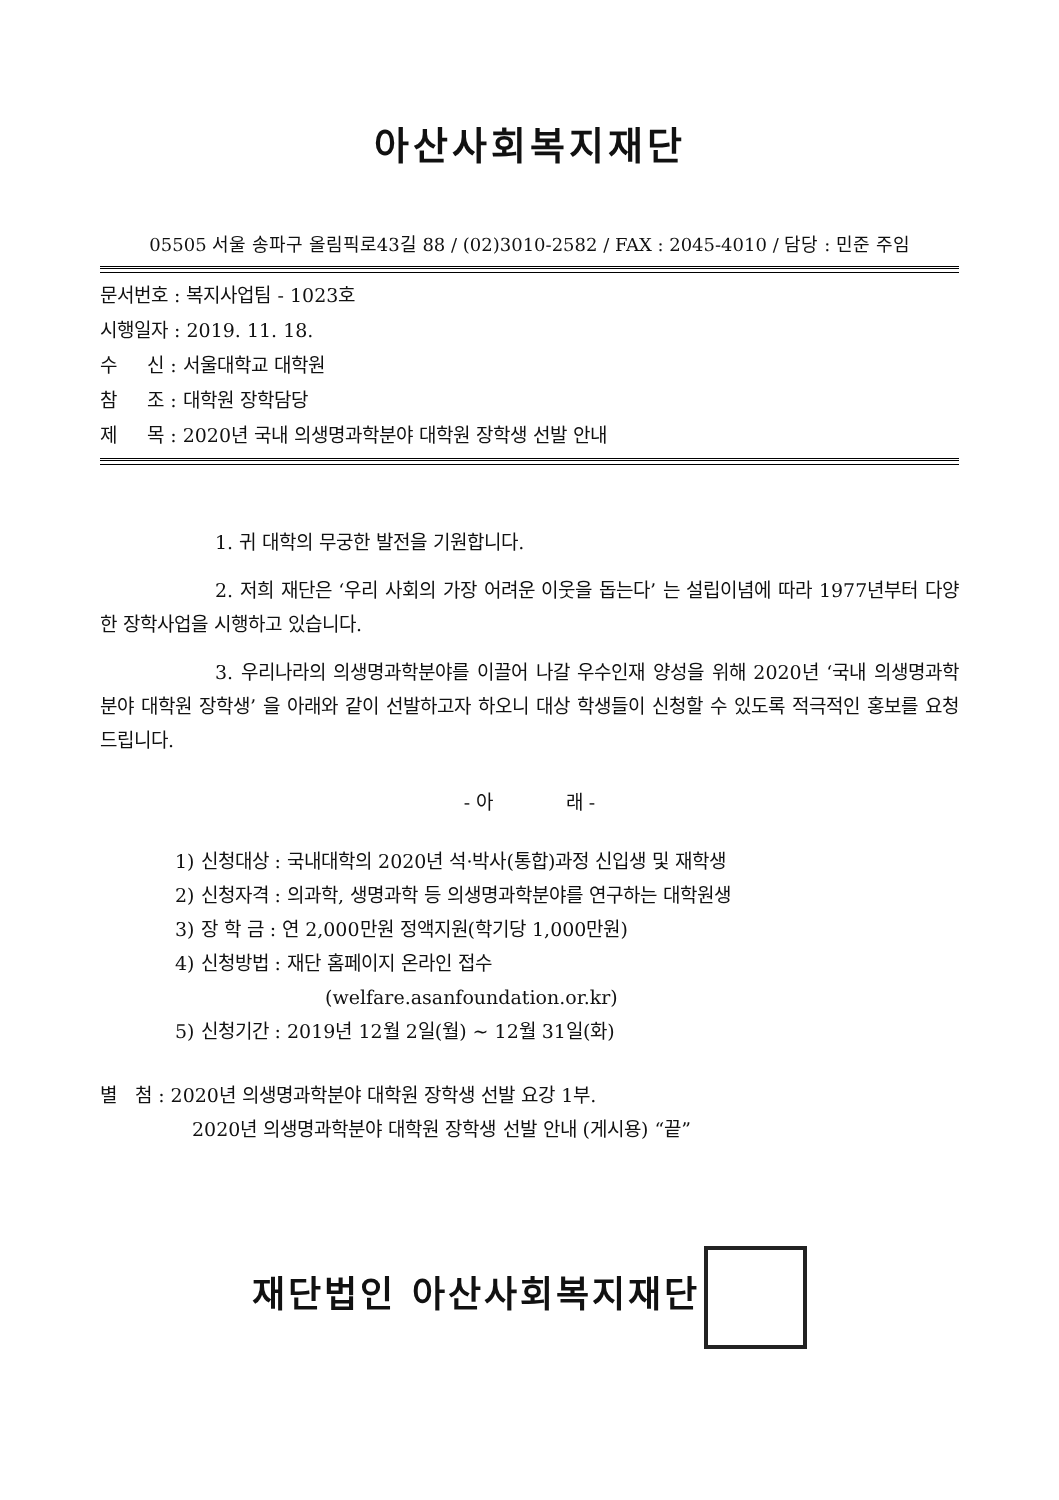아산사회복지재단
05505 서울 송파구 올림픽로43길 88 / (02)3010-2582 / FAX : 2045-4010 / 담당 : 민준 주임
문서번호 : 복지사업팀 - 1023호
시행일자 : 2019. 11. 18.
수 신 : 서울대학교 대학원
참 조 : 대학원 장학담당
제 목 : 2020년 국내 의생명과학분야 대학원 장학생 선발 안내
1. 귀 대학의 무궁한 발전을 기원합니다.
2. 저희 재단은 ‘우리 사회의 가장 어려운 이웃을 돕는다’ 는 설립이념에 따라 1977년부터 다양한 장학사업을 시행하고 있습니다.
3. 우리나라의 의생명과학분야를 이끌어 나갈 우수인재 양성을 위해 2020년 ‘국내 의생명과학분야 대학원 장학생’ 을 아래와 같이 선발하고자 하오니 대상 학생들이 신청할 수 있도록 적극적인 홍보를 요청드립니다.
- 아 래 -
1) 신청대상 : 국내대학의 2020년 석·박사(통합)과정 신입생 및 재학생
2) 신청자격 : 의과학, 생명과학 등 의생명과학분야를 연구하는 대학원생
3) 장 학 금 : 연 2,000만원 정액지원(학기당 1,000만원)
4) 신청방법 : 재단 홈페이지 온라인 접수
(welfare.asanfoundation.or.kr)
5) 신청기간 : 2019년 12월 2일(월) ~ 12월 31일(화)
별 첨 : 2020년 의생명과학분야 대학원 장학생 선발 요강 1부.
2020년 의생명과학분야 대학원 장학생 선발 안내 (게시용) “끝”
재단법인 아산사회복지재단